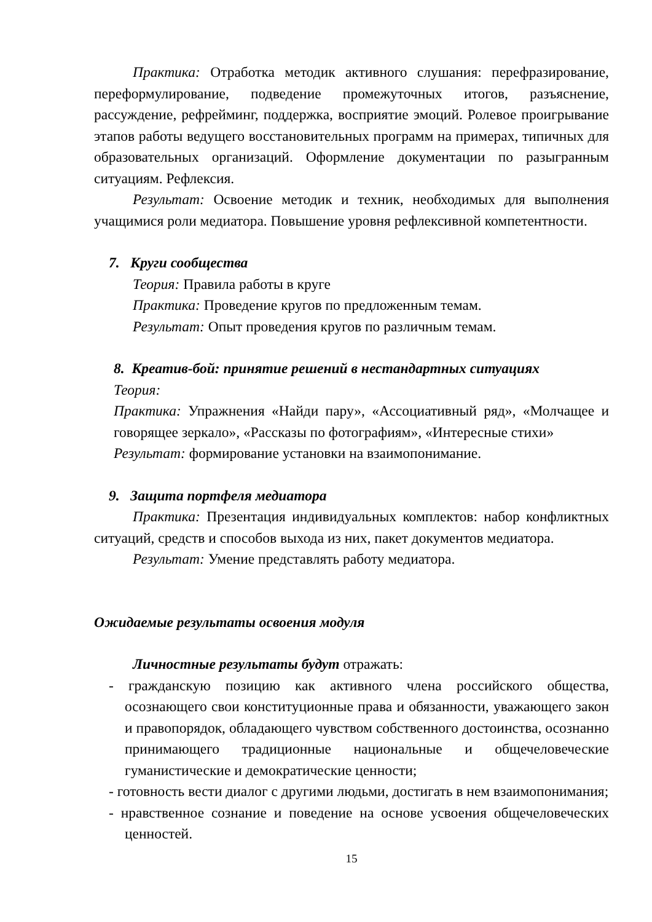Практика: Отработка методик активного слушания: перефразирование, переформулирование, подведение промежуточных итогов, разъяснение, рассуждение, рефрейминг, поддержка, восприятие эмоций. Ролевое проигрывание этапов работы ведущего восстановительных программ на примерах, типичных для образовательных организаций. Оформление документации по разыгранным ситуациям. Рефлексия.
Результат: Освоение методик и техник, необходимых для выполнения учащимися роли медиатора. Повышение уровня рефлексивной компетентности.
7. Круги сообщества
Теория: Правила работы в круге
Практика: Проведение кругов по предложенным темам.
Результат: Опыт проведения кругов по различным темам.
8. Креатив-бой: принятие решений в нестандартных ситуациях
Теория:
Практика: Упражнения «Найди пару», «Ассоциативный ряд», «Молчащее и говорящее зеркало», «Рассказы по фотографиям», «Интересные стихи»
Результат: формирование установки на взаимопонимание.
9. Защита портфеля медиатора
Практика: Презентация индивидуальных комплектов: набор конфликтных ситуаций, средств и способов выхода из них, пакет документов медиатора.
Результат: Умение представлять работу медиатора.
Ожидаемые результаты освоения модуля
Личностные результаты будут отражать:
- гражданскую позицию как активного члена российского общества, осознающего свои конституционные права и обязанности, уважающего закон и правопорядок, обладающего чувством собственного достоинства, осознанно принимающего традиционные национальные и общечеловеческие гуманистические и демократические ценности;
- готовность вести диалог с другими людьми, достигать в нем взаимопонимания;
- нравственное сознание и поведение на основе усвоения общечеловеческих ценностей.
15